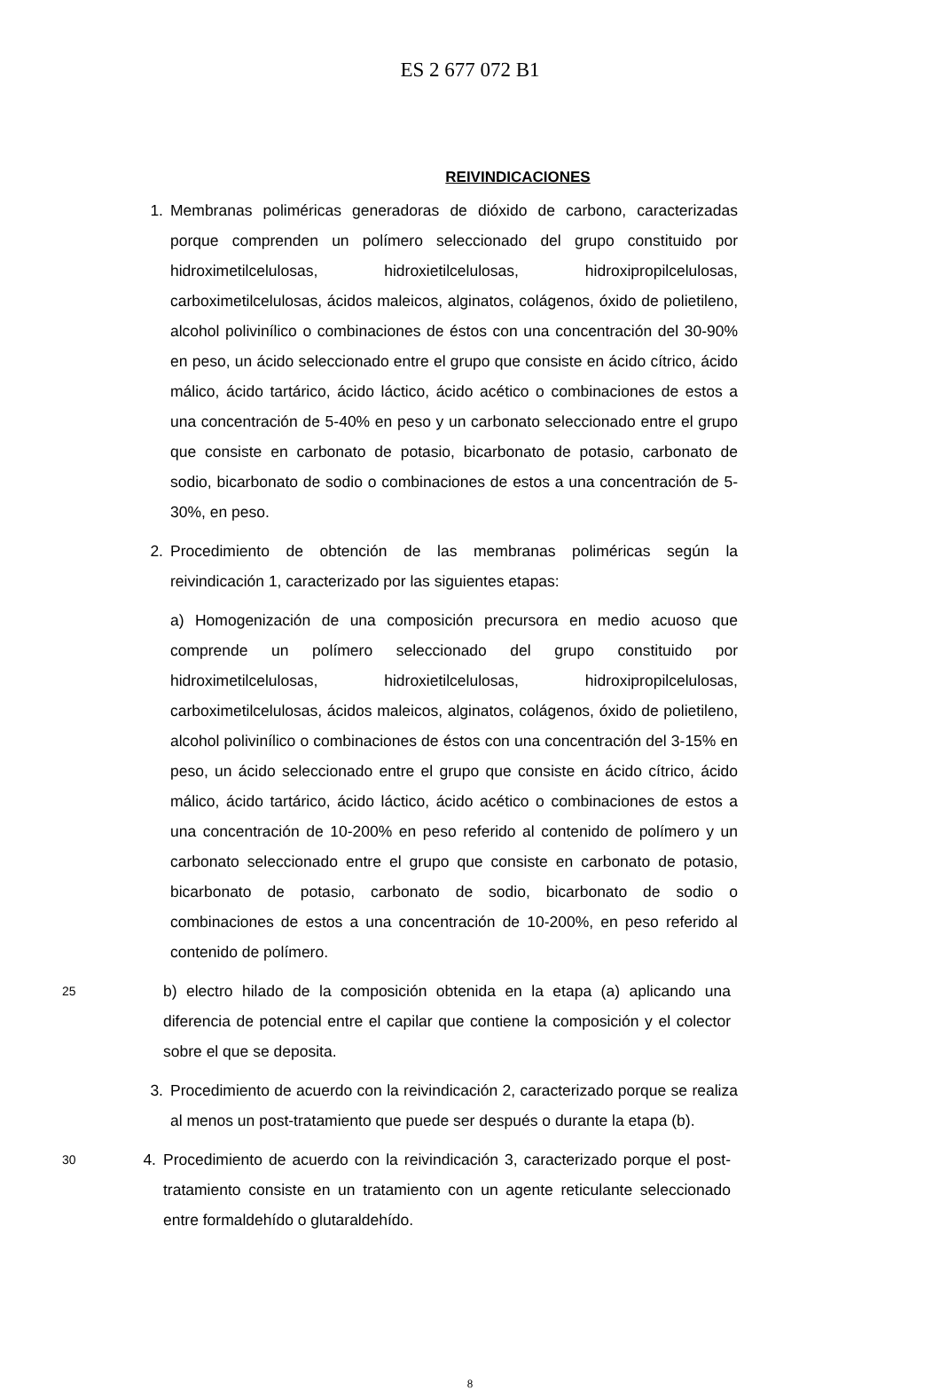ES 2 677 072 B1
REIVINDICACIONES
1. Membranas poliméricas generadoras de dióxido de carbono, caracterizadas porque comprenden un polímero seleccionado del grupo constituido por hidroximetilcelulosas, hidroxietilcelulosas, hidroxipropilcelulosas, carboximetilcelulosas, ácidos maleicos, alginatos, colágenos, óxido de polietileno, alcohol polivinílico o combinaciones de éstos con una concentración del 30-90% en peso, un ácido seleccionado entre el grupo que consiste en ácido cítrico, ácido málico, ácido tartárico, ácido láctico, ácido acético o combinaciones de estos a una concentración de 5-40% en peso y un carbonato seleccionado entre el grupo que consiste en carbonato de potasio, bicarbonato de potasio, carbonato de sodio, bicarbonato de sodio o combinaciones de estos a una concentración de 5-30%, en peso.
2. Procedimiento de obtención de las membranas poliméricas según la reivindicación 1, caracterizado por las siguientes etapas:
a) Homogenización de una composición precursora en medio acuoso que comprende un polímero seleccionado del grupo constituido por hidroximetilcelulosas, hidroxietilcelulosas, hidroxipropilcelulosas, carboximetilcelulosas, ácidos maleicos, alginatos, colágenos, óxido de polietileno, alcohol polivinílico o combinaciones de éstos con una concentración del 3-15% en peso, un ácido seleccionado entre el grupo que consiste en ácido cítrico, ácido málico, ácido tartárico, ácido láctico, ácido acético o combinaciones de estos a una concentración de 10-200% en peso referido al contenido de polímero y un carbonato seleccionado entre el grupo que consiste en carbonato de potasio, bicarbonato de potasio, carbonato de sodio, bicarbonato de sodio o combinaciones de estos a una concentración de 10-200%, en peso referido al contenido de polímero.
25
b) electro hilado de la composición obtenida en la etapa (a) aplicando una diferencia de potencial entre el capilar que contiene la composición y el colector sobre el que se deposita.
3. Procedimiento de acuerdo con la reivindicación 2, caracterizado porque se realiza al menos un post-tratamiento que puede ser después o durante la etapa (b).
30
4. Procedimiento de acuerdo con la reivindicación 3, caracterizado porque el post-tratamiento consiste en un tratamiento con un agente reticulante seleccionado entre formaldehído o glutaraldehído.
8